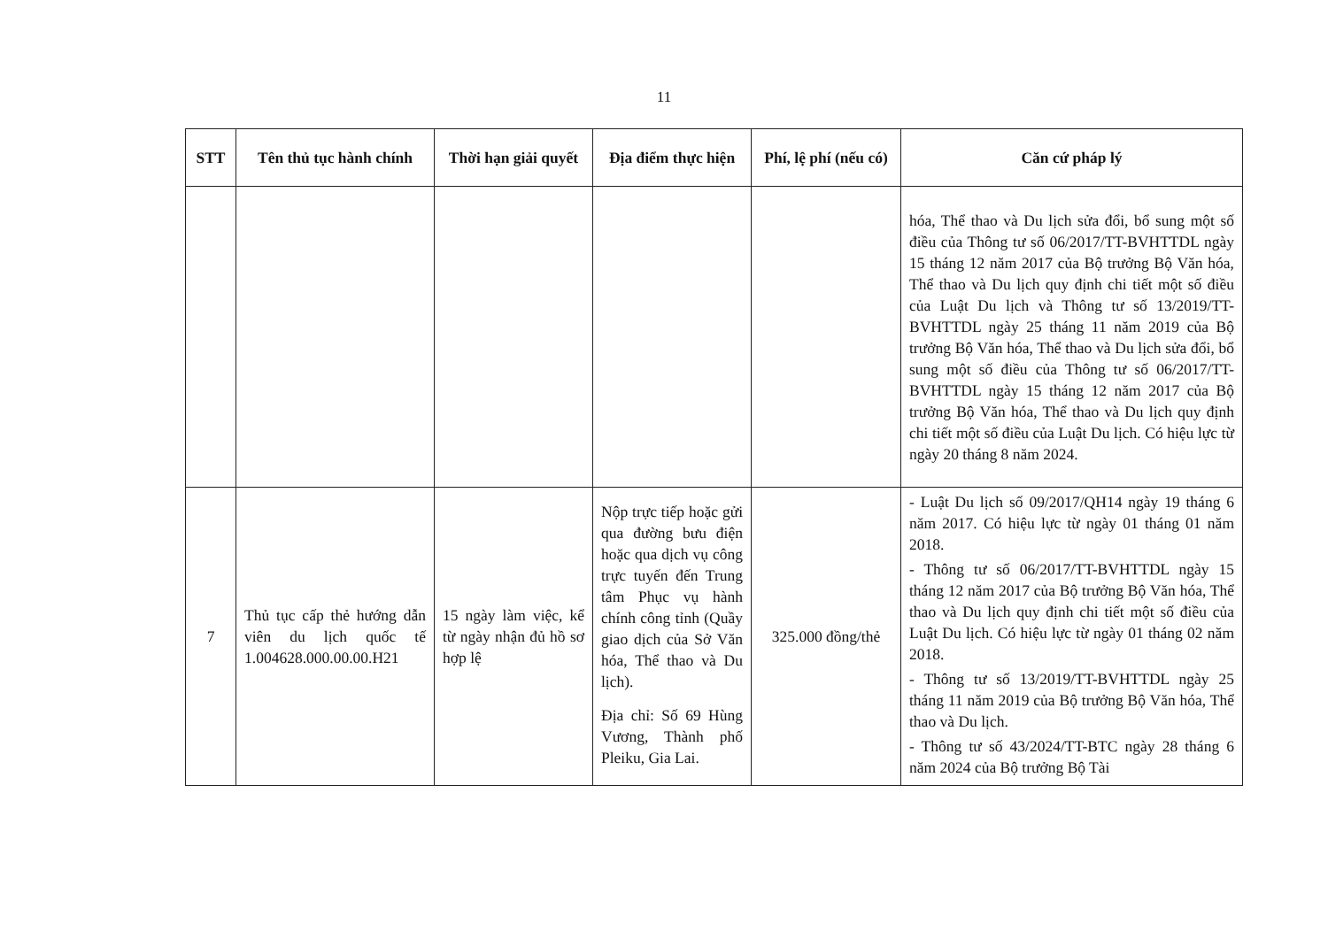11
| STT | Tên thủ tục hành chính | Thời hạn giải quyết | Địa điểm thực hiện | Phí, lệ phí (nếu có) | Căn cứ pháp lý |
| --- | --- | --- | --- | --- | --- |
| | | | | | hóa, Thể thao và Du lịch sửa đổi, bổ sung một số điều của Thông tư số 06/2017/TT-BVHTTDL ngày 15 tháng 12 năm 2017 của Bộ trưởng Bộ Văn hóa, Thể thao và Du lịch quy định chi tiết một số điều của Luật Du lịch và Thông tư số 13/2019/TT-BVHTTDL ngày 25 tháng 11 năm 2019 của Bộ trưởng Bộ Văn hóa, Thể thao và Du lịch sửa đổi, bổ sung một số điều của Thông tư số 06/2017/TT-BVHTTDL ngày 15 tháng 12 năm 2017 của Bộ trưởng Bộ Văn hóa, Thể thao và Du lịch quy định chi tiết một số điều của Luật Du lịch. Có hiệu lực từ ngày 20 tháng 8 năm 2024. |
| 7 | Thủ tục cấp thẻ hướng dẫn viên du lịch quốc tế 1.004628.000.00.00.H21 | 15 ngày làm việc, kể từ ngày nhận đủ hồ sơ hợp lệ | Nộp trực tiếp hoặc gửi qua đường bưu điện hoặc qua dịch vụ công trực tuyến đến Trung tâm Phục vụ hành chính công tỉnh (Quầy giao dịch của Sở Văn hóa, Thể thao và Du lịch). Địa chỉ: Số 69 Hùng Vương, Thành phố Pleiku, Gia Lai. | 325.000 đồng/thẻ | - Luật Du lịch số 09/2017/QH14 ngày 19 tháng 6 năm 2017. Có hiệu lực từ ngày 01 tháng 01 năm 2018. - Thông tư số 06/2017/TT-BVHTTDL ngày 15 tháng 12 năm 2017 của Bộ trưởng Bộ Văn hóa, Thể thao và Du lịch quy định chi tiết một số điều của Luật Du lịch. Có hiệu lực từ ngày 01 tháng 02 năm 2018. - Thông tư số 13/2019/TT-BVHTTDL ngày 25 tháng 11 năm 2019 của Bộ trưởng Bộ Văn hóa, Thể thao và Du lịch. - Thông tư số 43/2024/TT-BTC ngày 28 tháng 6 năm 2024 của Bộ trưởng Bộ Tài |